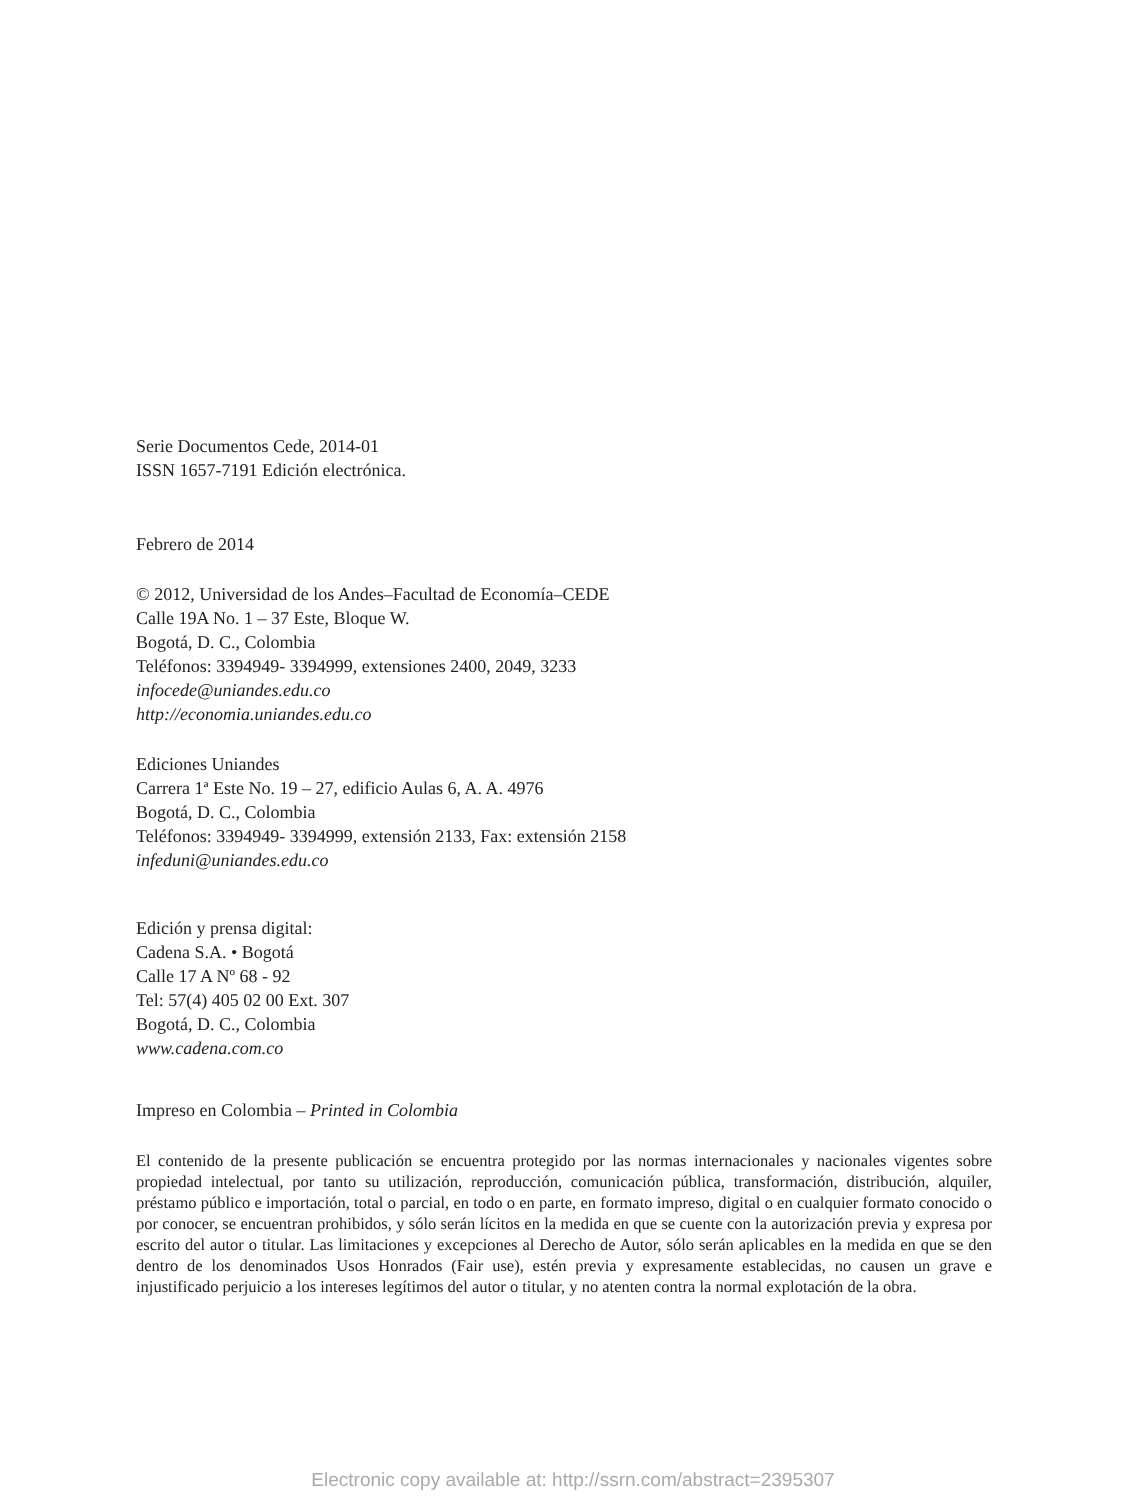Serie Documentos Cede, 2014-01
ISSN 1657-7191 Edición electrónica.
Febrero de 2014
© 2012, Universidad de los Andes–Facultad de Economía–CEDE
Calle 19A No. 1 – 37 Este, Bloque W.
Bogotá, D. C., Colombia
Teléfonos: 3394949- 3394999, extensiones 2400, 2049, 3233
infocede@uniandes.edu.co
http://economia.uniandes.edu.co
Ediciones Uniandes
Carrera 1ª Este No. 19 – 27, edificio Aulas 6, A. A. 4976
Bogotá, D. C., Colombia
Teléfonos: 3394949- 3394999, extensión 2133, Fax: extensión 2158
infeduni@uniandes.edu.co
Edición y prensa digital:
Cadena S.A. • Bogotá
Calle 17 A Nº 68 - 92
Tel: 57(4) 405 02 00 Ext. 307
Bogotá, D. C., Colombia
www.cadena.com.co
Impreso en Colombia – Printed in Colombia
El contenido de la presente publicación se encuentra protegido por las normas internacionales y nacionales vigentes sobre propiedad intelectual, por tanto su utilización, reproducción, comunicación pública, transformación, distribución, alquiler, préstamo público e importación, total o parcial, en todo o en parte, en formato impreso, digital o en cualquier formato conocido o por conocer, se encuentran prohibidos, y sólo serán lícitos en la medida en que se cuente con la autorización previa y expresa por escrito del autor o titular. Las limitaciones y excepciones al Derecho de Autor, sólo serán aplicables en la medida en que se den dentro de los denominados Usos Honrados (Fair use), estén previa y expresamente establecidas, no causen un grave e injustificado perjuicio a los intereses legítimos del autor o titular, y no atenten contra la normal explotación de la obra.
Electronic copy available at: http://ssrn.com/abstract=2395307